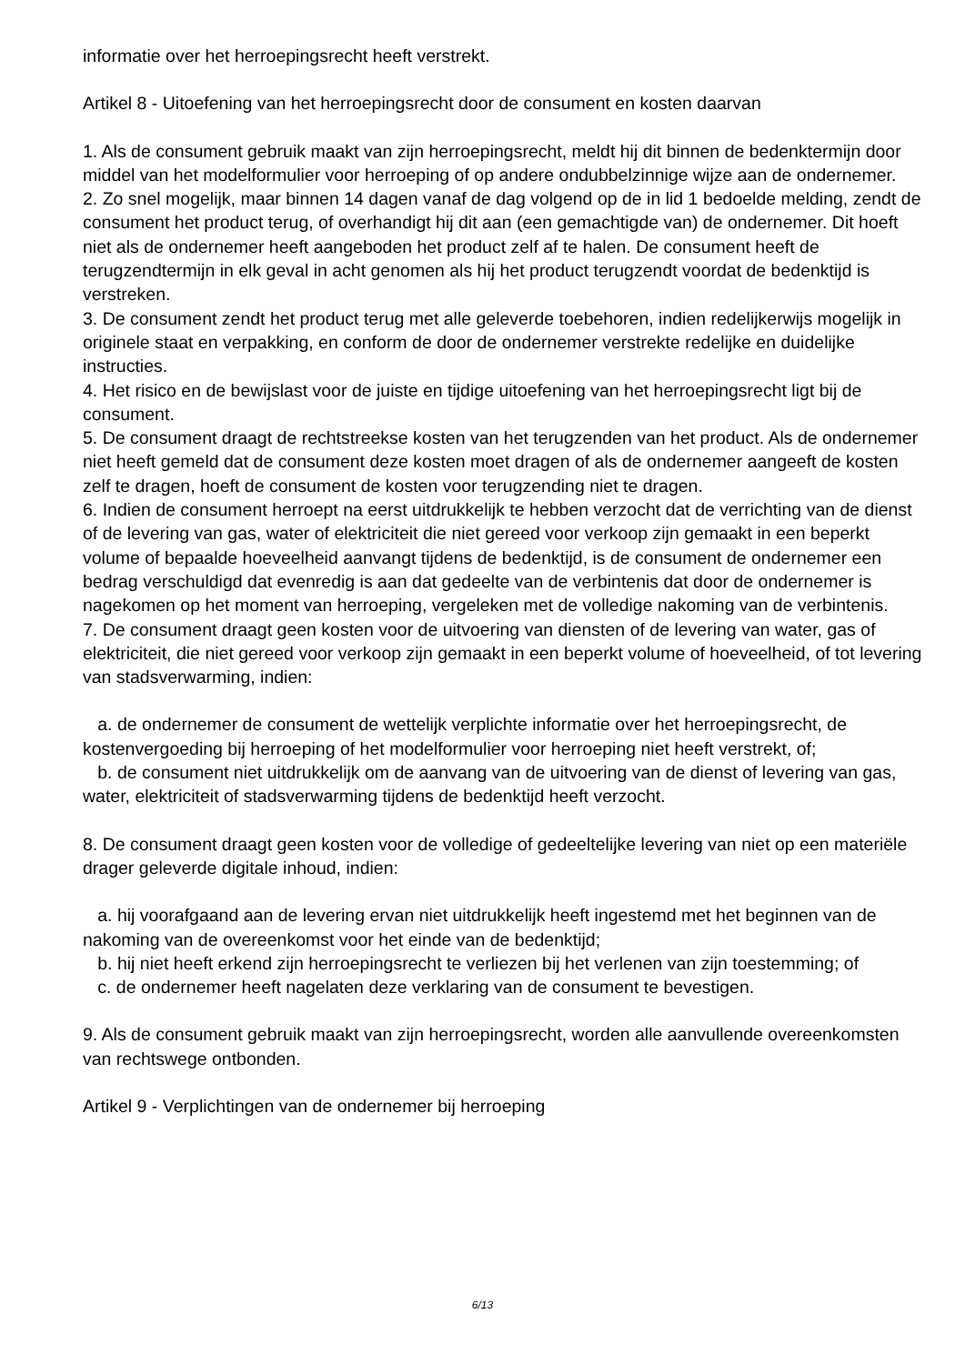informatie over het herroepingsrecht heeft verstrekt.
Artikel 8 - Uitoefening van het herroepingsrecht door de consument en kosten daarvan
1. Als de consument gebruik maakt van zijn herroepingsrecht, meldt hij dit binnen de bedenktermijn door middel van het modelformulier voor herroeping of op andere ondubbelzinnige wijze aan de ondernemer.
2. Zo snel mogelijk, maar binnen 14 dagen vanaf de dag volgend op de in lid 1 bedoelde melding, zendt de consument het product terug, of overhandigt hij dit aan (een gemachtigde van) de ondernemer. Dit hoeft niet als de ondernemer heeft aangeboden het product zelf af te halen. De consument heeft de terugzendtermijn in elk geval in acht genomen als hij het product terugzendt voordat de bedenktijd is verstreken.
3. De consument zendt het product terug met alle geleverde toebehoren, indien redelijkerwijs mogelijk in originele staat en verpakking, en conform de door de ondernemer verstrekte redelijke en duidelijke instructies.
4. Het risico en de bewijslast voor de juiste en tijdige uitoefening van het herroepingsrecht ligt bij de consument.
5. De consument draagt de rechtstreekse kosten van het terugzenden van het product. Als de ondernemer niet heeft gemeld dat de consument deze kosten moet dragen of als de ondernemer aangeeft de kosten zelf te dragen, hoeft de consument de kosten voor terugzending niet te dragen.
6. Indien de consument herroept na eerst uitdrukkelijk te hebben verzocht dat de verrichting van de dienst of de levering van gas, water of elektriciteit die niet gereed voor verkoop zijn gemaakt in een beperkt volume of bepaalde hoeveelheid aanvangt tijdens de bedenktijd, is de consument de ondernemer een bedrag verschuldigd dat evenredig is aan dat gedeelte van de verbintenis dat door de ondernemer is nagekomen op het moment van herroeping, vergeleken met de volledige nakoming van de verbintenis.
7. De consument draagt geen kosten voor de uitvoering van diensten of de levering van water, gas of elektriciteit, die niet gereed voor verkoop zijn gemaakt in een beperkt volume of hoeveelheid, of tot levering van stadsverwarming, indien:
a. de ondernemer de consument de wettelijk verplichte informatie over het herroepingsrecht, de kostenvergoeding bij herroeping of het modelformulier voor herroeping niet heeft verstrekt, of;
b. de consument niet uitdrukkelijk om de aanvang van de uitvoering van de dienst of levering van gas, water, elektriciteit of stadsverwarming tijdens de bedenktijd heeft verzocht.
8. De consument draagt geen kosten voor de volledige of gedeeltelijke levering van niet op een materiële drager geleverde digitale inhoud, indien:
a. hij voorafgaand aan de levering ervan niet uitdrukkelijk heeft ingestemd met het beginnen van de nakoming van de overeenkomst voor het einde van de bedenktijd;
b. hij niet heeft erkend zijn herroepingsrecht te verliezen bij het verlenen van zijn toestemming; of
c. de ondernemer heeft nagelaten deze verklaring van de consument te bevestigen.
9. Als de consument gebruik maakt van zijn herroepingsrecht, worden alle aanvullende overeenkomsten van rechtswege ontbonden.
Artikel 9 - Verplichtingen van de ondernemer bij herroeping
6/13